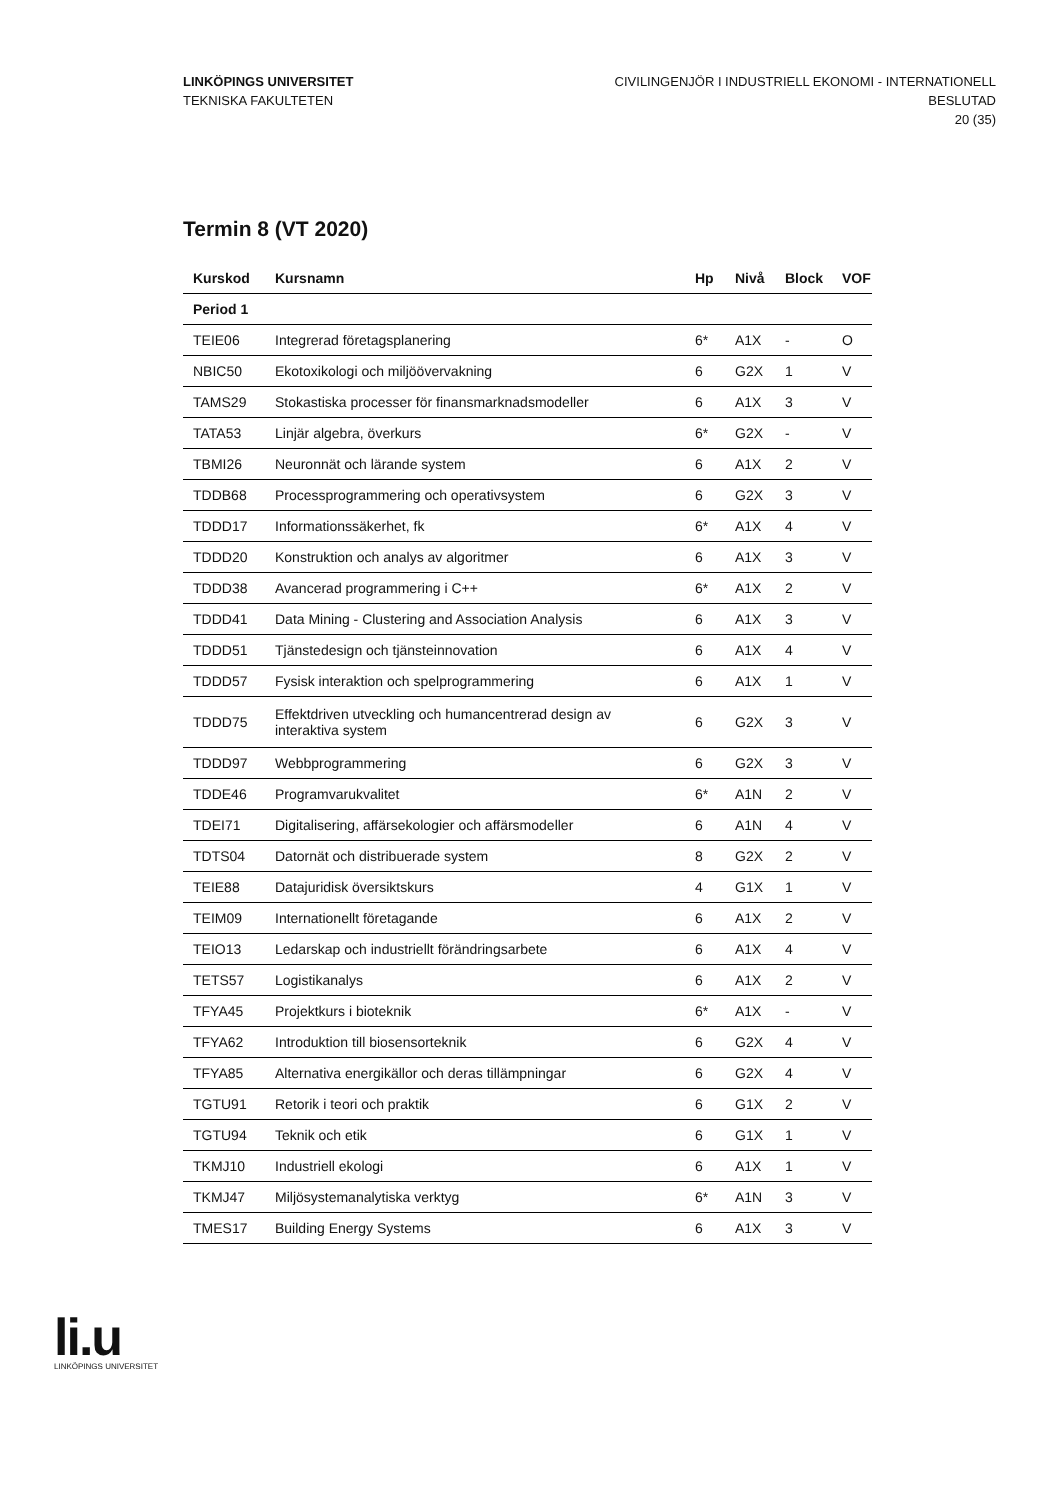LINKÖPINGS UNIVERSITET
TEKNISKA FAKULTETEN
CIVILINGENJÖR I INDUSTRIELL EKONOMI - INTERNATIONELL
BESLUTAD
20 (35)
Termin 8 (VT 2020)
| Kurskod | Kursnamn | Hp | Nivå | Block | VOF |
| --- | --- | --- | --- | --- | --- |
| Period 1 | | | | | |
| TEIE06 | Integrerad företagsplanering | 6* | A1X | - | O |
| NBIC50 | Ekotoxikologi och miljöövervakning | 6 | G2X | 1 | V |
| TAMS29 | Stokastiska processer för finansmarknadsmodeller | 6 | A1X | 3 | V |
| TATA53 | Linjär algebra, överkurs | 6* | G2X | - | V |
| TBMI26 | Neuronnät och lärande system | 6 | A1X | 2 | V |
| TDDB68 | Processprogrammering och operativsystem | 6 | G2X | 3 | V |
| TDDD17 | Informationssäkerhet, fk | 6* | A1X | 4 | V |
| TDDD20 | Konstruktion och analys av algoritmer | 6 | A1X | 3 | V |
| TDDD38 | Avancerad programmering i C++ | 6* | A1X | 2 | V |
| TDDD41 | Data Mining - Clustering and Association Analysis | 6 | A1X | 3 | V |
| TDDD51 | Tjänstedesign och tjänsteinnovation | 6 | A1X | 4 | V |
| TDDD57 | Fysisk interaktion och spelprogrammering | 6 | A1X | 1 | V |
| TDDD75 | Effektdriven utveckling och humancentrerad design av interaktiva system | 6 | G2X | 3 | V |
| TDDD97 | Webbprogrammering | 6 | G2X | 3 | V |
| TDDE46 | Programvarukvalitet | 6* | A1N | 2 | V |
| TDEI71 | Digitalisering, affärsekologier och affärsmodeller | 6 | A1N | 4 | V |
| TDTS04 | Datornät och distribuerade system | 8 | G2X | 2 | V |
| TEIE88 | Datajuridisk översiktskurs | 4 | G1X | 1 | V |
| TEIM09 | Internationellt företagande | 6 | A1X | 2 | V |
| TEIO13 | Ledarskap och industriellt förändringsarbete | 6 | A1X | 4 | V |
| TETS57 | Logistikanalys | 6 | A1X | 2 | V |
| TFYA45 | Projektkurs i bioteknik | 6* | A1X | - | V |
| TFYA62 | Introduktion till biosensorteknik | 6 | G2X | 4 | V |
| TFYA85 | Alternativa energikällor och deras tillämpningar | 6 | G2X | 4 | V |
| TGTU91 | Retorik i teori och praktik | 6 | G1X | 2 | V |
| TGTU94 | Teknik och etik | 6 | G1X | 1 | V |
| TKMJ10 | Industriell ekologi | 6 | A1X | 1 | V |
| TKMJ47 | Miljösystemanalytiska verktyg | 6* | A1N | 3 | V |
| TMES17 | Building Energy Systems | 6 | A1X | 3 | V |
li.u
LINKÖPINGS UNIVERSITET